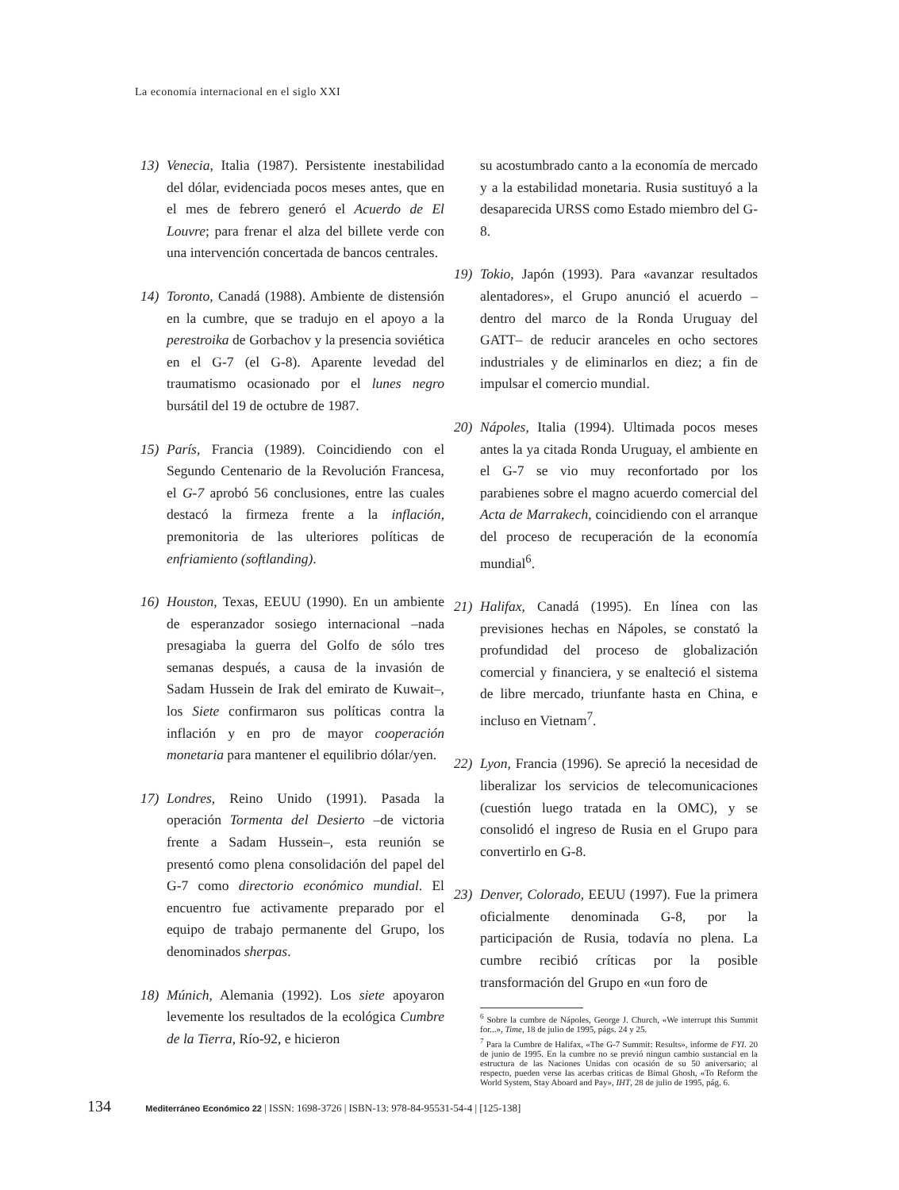La economía internacional en el siglo XXI
13) Venecia, Italia (1987). Persistente inestabilidad del dólar, evidenciada pocos meses antes, que en el mes de febrero generó el Acuerdo de El Louvre; para frenar el alza del billete verde con una intervención concertada de bancos centrales.
14) Toronto, Canadá (1988). Ambiente de distensión en la cumbre, que se tradujo en el apoyo a la perestroika de Gorbachov y la presencia soviética en el G-7 (el G-8). Aparente levedad del traumatismo ocasionado por el lunes negro bursátil del 19 de octubre de 1987.
15) París, Francia (1989). Coincidiendo con el Segundo Centenario de la Revolución Francesa, el G-7 aprobó 56 conclusiones, entre las cuales destacó la firmeza frente a la inflación, premonitoria de las ulteriores políticas de enfriamiento (softlanding).
16) Houston, Texas, EEUU (1990). En un ambiente de esperanzador sosiego internacional –nada presagiaba la guerra del Golfo de sólo tres semanas después, a causa de la invasión de Sadam Hussein de Irak del emirato de Kuwait–, los Siete confirmaron sus políticas contra la inflación y en pro de mayor cooperación monetaria para mantener el equilibrio dólar/yen.
17) Londres, Reino Unido (1991). Pasada la operación Tormenta del Desierto –de victoria frente a Sadam Hussein–, esta reunión se presentó como plena consolidación del papel del G-7 como directorio económico mundial. El encuentro fue activamente preparado por el equipo de trabajo permanente del Grupo, los denominados sherpas.
18) Múnich, Alemania (1992). Los siete apoyaron levemente los resultados de la ecológica Cumbre de la Tierra, Río-92, e hicieron
su acostumbrado canto a la economía de mercado y a la estabilidad monetaria. Rusia sustituyó a la desaparecida URSS como Estado miembro del G-8.
19) Tokio, Japón (1993). Para «avanzar resultados alentadores», el Grupo anunció el acuerdo –dentro del marco de la Ronda Uruguay del GATT– de reducir aranceles en ocho sectores industriales y de eliminarlos en diez; a fin de impulsar el comercio mundial.
20) Nápoles, Italia (1994). Ultimada pocos meses antes la ya citada Ronda Uruguay, el ambiente en el G-7 se vio muy reconfortado por los parabienes sobre el magno acuerdo comercial del Acta de Marrakech, coincidiendo con el arranque del proceso de recuperación de la economía mundial<sup>6</sup>.
21) Halifax, Canadá (1995). En línea con las previsiones hechas en Nápoles, se constató la profundidad del proceso de globalización comercial y financiera, y se enalteció el sistema de libre mercado, triunfante hasta en China, e incluso en Vietnam<sup>7</sup>.
22) Lyon, Francia (1996). Se apreció la necesidad de liberalizar los servicios de telecomunicaciones (cuestión luego tratada en la OMC), y se consolidó el ingreso de Rusia en el Grupo para convertirlo en G-8.
23) Denver, Colorado, EEUU (1997). Fue la primera oficialmente denominada G-8, por la participación de Rusia, todavía no plena. La cumbre recibió críticas por la posible transformación del Grupo en «un foro de
<sup>6</sup> Sobre la cumbre de Nápoles, George J. Church, «We interrupt this Summit for...», Time, 18 de julio de 1995, págs. 24 y 25.
<sup>7</sup> Para la Cumbre de Halifax, «The G-7 Summit: Results», informe de FYI. 20 de junio de 1995. En la cumbre no se previó ningun cambio sustancial en la estructura de las Naciones Unidas con ocasión de su 50 aniversario; al respecto, pueden verse las acerbas criticas de Bimal Ghosh, «To Reform the World System, Stay Aboard and Pay», IHT, 28 de julio de 1995, pág. 6.
134 Mediterráneo Económico 22 | ISSN: 1698-3726 | ISBN-13: 978-84-95531-54-4 | [125-138]